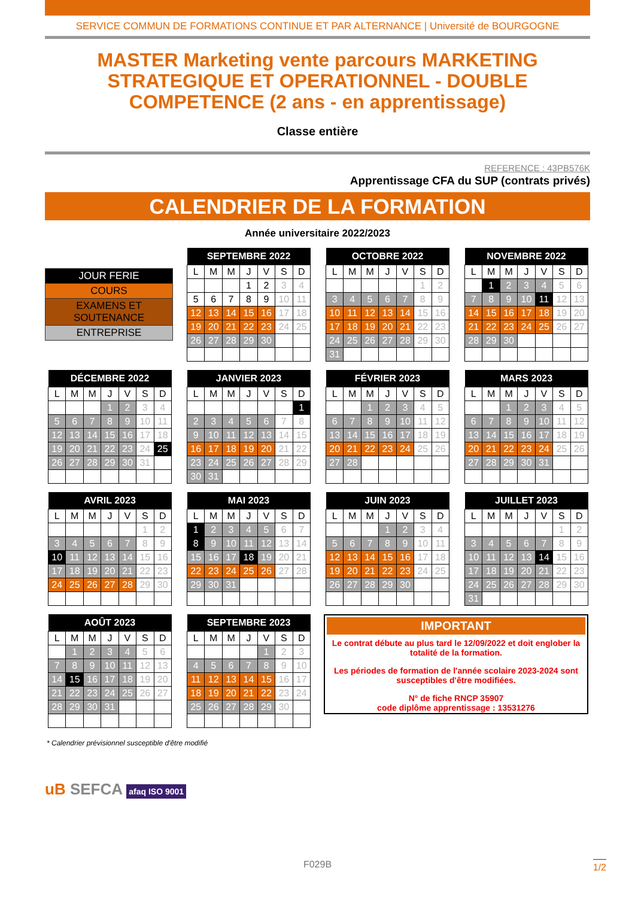SERVICE COMMUN DE FORMATIONS CONTINUE ET PAR ALTERNANCE | Université de BOURGOGNE
MASTER Marketing vente parcours MARKETING STRATEGIQUE ET OPERATIONNEL - DOUBLE COMPETENCE (2 ans - en apprentissage)
Classe entière
REFERENCE : 43PB576K
Apprentissage CFA du SUP (contrats privés)
CALENDRIER DE LA FORMATION
Année universitaire 2022/2023
JOUR FERIE
COURS
EXAMENS ET
SOUTENANCE
ENTREPRISE
| SEPTEMBRE 2022 | | | | | | |
| --- | --- | --- | --- | --- | --- | --- |
| L | M | M | J | V | S | D |
| | | | 1 | 2 | 3 | 4 |
| 5 | 6 | 7 | 8 | 9 | 10 | 11 |
| 12 | 13 | 14 | 15 | 16 | 17 | 18 |
| 19 | 20 | 21 | 22 | 23 | 24 | 25 |
| 26 | 27 | 28 | 29 | 30 | | |
| OCTOBRE 2022 | | | | | | |
| --- | --- | --- | --- | --- | --- | --- |
| L | M | M | J | V | S | D |
| | | | | | 1 | 2 |
| 3 | 4 | 5 | 6 | 7 | 8 | 9 |
| 10 | 11 | 12 | 13 | 14 | 15 | 16 |
| 17 | 18 | 19 | 20 | 21 | 22 | 23 |
| 24 | 25 | 26 | 27 | 28 | 29 | 30 |
| 31 | | | | | | |
| NOVEMBRE 2022 | | | | | | |
| --- | --- | --- | --- | --- | --- | --- |
| L | M | M | J | V | S | D |
| | 1 | 2 | 3 | 4 | 5 | 6 |
| 7 | 8 | 9 | 10 | 11 | 12 | 13 |
| 14 | 15 | 16 | 17 | 18 | 19 | 20 |
| 21 | 22 | 23 | 24 | 25 | 26 | 27 |
| 28 | 29 | 30 | | | | |
| DÉCEMBRE 2022 | | | | | | |
| --- | --- | --- | --- | --- | --- | --- |
| L | M | M | J | V | S | D |
| | | | 1 | 2 | 3 | 4 |
| 5 | 6 | 7 | 8 | 9 | 10 | 11 |
| 12 | 13 | 14 | 15 | 16 | 17 | 18 |
| 19 | 20 | 21 | 22 | 23 | 24 | 25 |
| 26 | 27 | 28 | 29 | 30 | 31 | |
| JANVIER 2023 | | | | | | |
| --- | --- | --- | --- | --- | --- | --- |
| L | M | M | J | V | S | D |
| | | | | | | 1 |
| 2 | 3 | 4 | 5 | 6 | 7 | 8 |
| 9 | 10 | 11 | 12 | 13 | 14 | 15 |
| 16 | 17 | 18 | 19 | 20 | 21 | 22 |
| 23 | 24 | 25 | 26 | 27 | 28 | 29 |
| 30 | 31 | | | | | |
| FÉVRIER 2023 | | | | | | |
| --- | --- | --- | --- | --- | --- | --- |
| L | M | M | J | V | S | D |
| | | 1 | 2 | 3 | 4 | 5 |
| 6 | 7 | 8 | 9 | 10 | 11 | 12 |
| 13 | 14 | 15 | 16 | 17 | 18 | 19 |
| 20 | 21 | 22 | 23 | 24 | 25 | 26 |
| 27 | 28 | | | | | |
| MARS 2023 | | | | | | |
| --- | --- | --- | --- | --- | --- | --- |
| L | M | M | J | V | S | D |
| | | 1 | 2 | 3 | 4 | 5 |
| 6 | 7 | 8 | 9 | 10 | 11 | 12 |
| 13 | 14 | 15 | 16 | 17 | 18 | 19 |
| 20 | 21 | 22 | 23 | 24 | 25 | 26 |
| 27 | 28 | 29 | 30 | 31 | | |
| AVRIL 2023 | | | | | | |
| --- | --- | --- | --- | --- | --- | --- |
| L | M | M | J | V | S | D |
| | | | | | 1 | 2 |
| 3 | 4 | 5 | 6 | 7 | 8 | 9 |
| 10 | 11 | 12 | 13 | 14 | 15 | 16 |
| 17 | 18 | 19 | 20 | 21 | 22 | 23 |
| 24 | 25 | 26 | 27 | 28 | 29 | 30 |
| MAI 2023 | | | | | | |
| --- | --- | --- | --- | --- | --- | --- |
| L | M | M | J | V | S | D |
| 1 | 2 | 3 | 4 | 5 | 6 | 7 |
| 8 | 9 | 10 | 11 | 12 | 13 | 14 |
| 15 | 16 | 17 | 18 | 19 | 20 | 21 |
| 22 | 23 | 24 | 25 | 26 | 27 | 28 |
| 29 | 30 | 31 | | | | |
| JUIN 2023 | | | | | | |
| --- | --- | --- | --- | --- | --- | --- |
| L | M | M | J | V | S | D |
| | | | 1 | 2 | 3 | 4 |
| 5 | 6 | 7 | 8 | 9 | 10 | 11 |
| 12 | 13 | 14 | 15 | 16 | 17 | 18 |
| 19 | 20 | 21 | 22 | 23 | 24 | 25 |
| 26 | 27 | 28 | 29 | 30 | | |
| JUILLET 2023 | | | | | | |
| --- | --- | --- | --- | --- | --- | --- |
| L | M | M | J | V | S | D |
| | | | | | 1 | 2 |
| 3 | 4 | 5 | 6 | 7 | 8 | 9 |
| 10 | 11 | 12 | 13 | 14 | 15 | 16 |
| 17 | 18 | 19 | 20 | 21 | 22 | 23 |
| 24 | 25 | 26 | 27 | 28 | 29 | 30 |
| 31 | | | | | | |
| AOÛT 2023 | | | | | | |
| --- | --- | --- | --- | --- | --- | --- |
| L | M | M | J | V | S | D |
| | 1 | 2 | 3 | 4 | 5 | 6 |
| 7 | 8 | 9 | 10 | 11 | 12 | 13 |
| 14 | 15 | 16 | 17 | 18 | 19 | 20 |
| 21 | 22 | 23 | 24 | 25 | 26 | 27 |
| 28 | 29 | 30 | 31 | | | |
| SEPTEMBRE 2023 | | | | | | |
| --- | --- | --- | --- | --- | --- | --- |
| L | M | M | J | V | S | D |
| | | | | 1 | 2 | 3 |
| 4 | 5 | 6 | 7 | 8 | 9 | 10 |
| 11 | 12 | 13 | 14 | 15 | 16 | 17 |
| 18 | 19 | 20 | 21 | 22 | 23 | 24 |
| 25 | 26 | 27 | 28 | 29 | 30 | |
IMPORTANT
Le contrat débute au plus tard le 12/09/2022 et doit englober la totalité de la formation.
Les périodes de formation de l'année scolaire 2023-2024 sont susceptibles d'être modifiées.
N° de fiche RNCP 35907
code diplôme apprentissage : 13531276
* Calendrier prévisionnel susceptible d'être modifié
uB SEFCA afaq ISO 9001
F029B 1/2